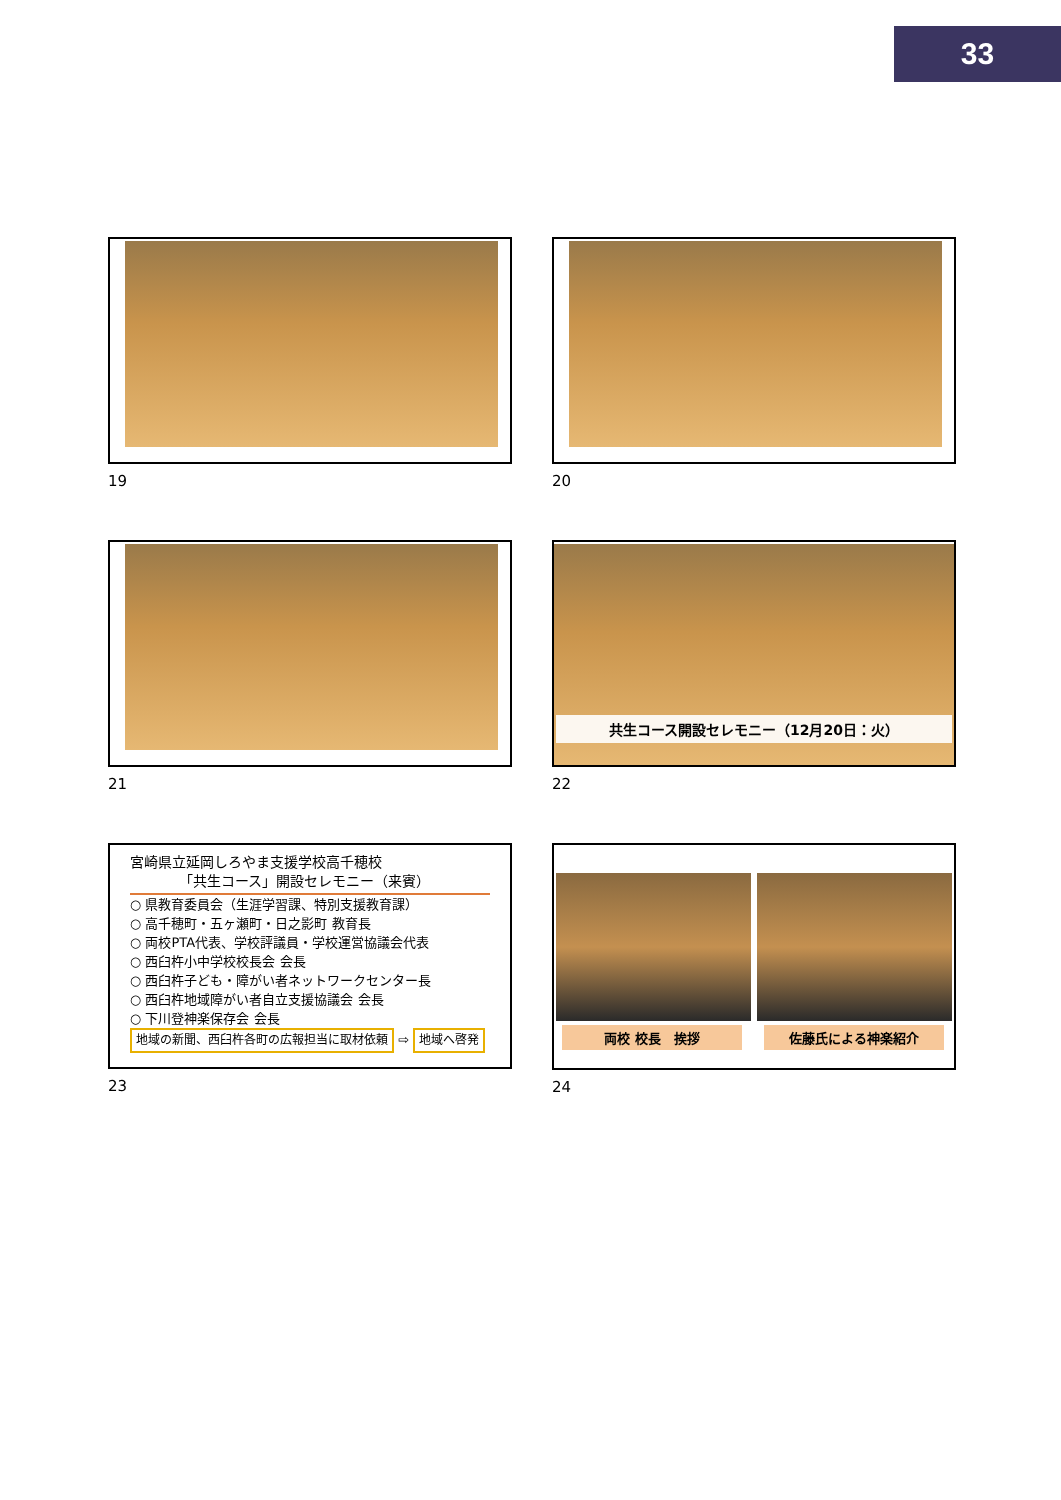33
19
20
21
共生コース開設セレモニー（12月20日：火）
22
宮崎県立延岡しろやま支援学校高千穂校
　　　　「共生コース」開設セレモニー（来賓）
○ 県教育委員会（生涯学習課、特別支援教育課）
○ 高千穂町・五ヶ瀬町・日之影町 教育長
○ 両校PTA代表、学校評議員・学校運営協議会代表
○ 西臼杵小中学校校長会 会長
○ 西臼杵子ども・障がい者ネットワークセンター長
○ 西臼杵地域障がい者自立支援協議会 会長
○ 下川登神楽保存会 会長
地域の新聞、西臼杵各町の広報担当に取材依頼 ⇨ 地域へ啓発
23
両校 校長　挨拶 佐藤氏による神楽紹介
24